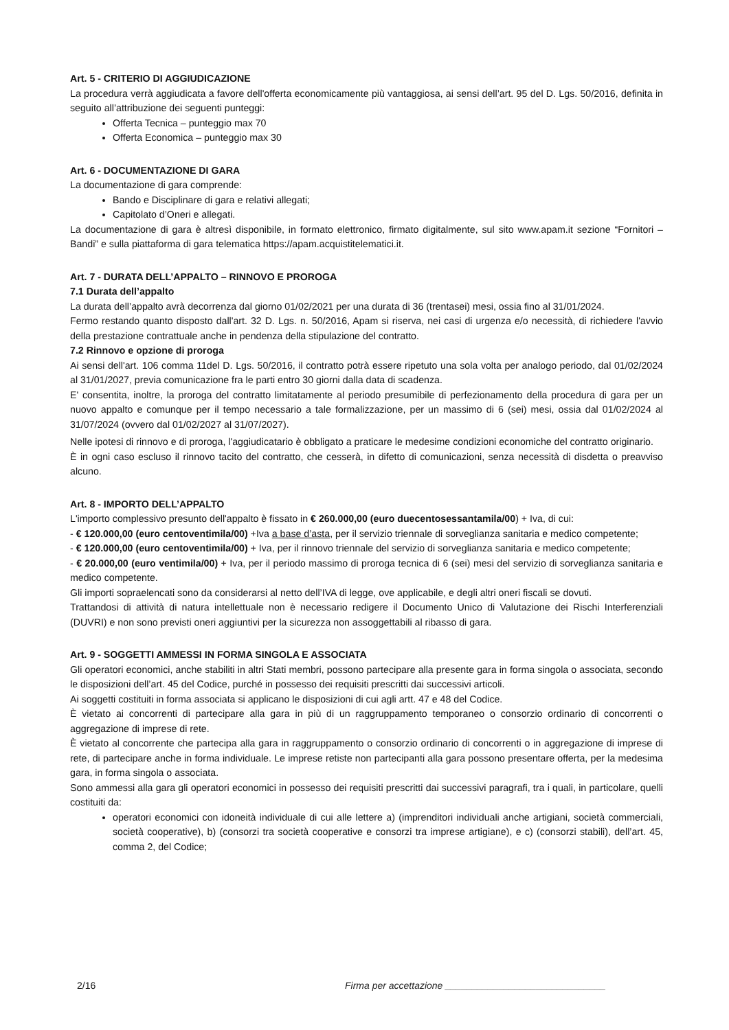Art. 5 - CRITERIO DI AGGIUDICAZIONE
La procedura verrà aggiudicata a favore dell'offerta economicamente più vantaggiosa, ai sensi dell’art. 95 del D. Lgs. 50/2016, definita in seguito all’attribuzione dei seguenti punteggi:
Offerta Tecnica – punteggio max 70
Offerta Economica – punteggio max 30
Art. 6 - DOCUMENTAZIONE DI GARA
La documentazione di gara comprende:
Bando e Disciplinare di gara e relativi allegati;
Capitolato d’Oneri e allegati.
La documentazione di gara è altresì disponibile, in formato elettronico, firmato digitalmente, sul sito www.apam.it sezione “Fornitori – Bandi” e sulla piattaforma di gara telematica https://apam.acquistitelematici.it.
Art. 7 - DURATA DELL’APPALTO – RINNOVO E PROROGA
7.1 Durata dell’appalto
La durata dell’appalto avrà decorrenza dal giorno 01/02/2021 per una durata di 36 (trentasei) mesi, ossia fino al 31/01/2024.
Fermo restando quanto disposto dall'art. 32 D. Lgs. n. 50/2016, Apam si riserva, nei casi di urgenza e/o necessità, di richiedere l'avvio della prestazione contrattuale anche in pendenza della stipulazione del contratto.
7.2 Rinnovo e opzione di proroga
Ai sensi dell'art. 106 comma 11del D. Lgs. 50/2016, il contratto potrà essere ripetuto una sola volta per analogo periodo, dal 01/02/2024 al 31/01/2027, previa comunicazione fra le parti entro 30 giorni dalla data di scadenza.
E' consentita, inoltre, la proroga del contratto limitatamente al periodo presumibile di perfezionamento della procedura di gara per un nuovo appalto e comunque per il tempo necessario a tale formalizzazione, per un massimo di 6 (sei) mesi, ossia dal 01/02/2024 al 31/07/2024 (ovvero dal 01/02/2027 al 31/07/2027).
Nelle ipotesi di rinnovo e di proroga, l'aggiudicatario è obbligato a praticare le medesime condizioni economiche del contratto originario.
È in ogni caso escluso il rinnovo tacito del contratto, che cesserà, in difetto di comunicazioni, senza necessità di disdetta o preavviso alcuno.
Art. 8 - IMPORTO DELL’APPALTO
L'importo complessivo presunto dell'appalto è fissato in € 260.000,00 (euro duecentosessantamila/00) + Iva, di cui:
- € 120.000,00 (euro centoventimila/00) +Iva a base d’asta, per il servizio triennale di sorveglianza sanitaria e medico competente;
- € 120.000,00 (euro centoventimila/00) + Iva, per il rinnovo triennale del servizio di sorveglianza sanitaria e medico competente;
- € 20.000,00 (euro ventimila/00) + Iva, per il periodo massimo di proroga tecnica di 6 (sei) mesi del servizio di sorveglianza sanitaria e medico competente.
Gli importi sopraelencati sono da considerarsi al netto dell’IVA di legge, ove applicabile, e degli altri oneri fiscali se dovuti.
Trattandosi di attività di natura intellettuale non è necessario redigere il Documento Unico di Valutazione dei Rischi Interferenziali (DUVRI) e non sono previsti oneri aggiuntivi per la sicurezza non assoggettabili al ribasso di gara.
Art. 9 - SOGGETTI AMMESSI IN FORMA SINGOLA E ASSOCIATA
Gli operatori economici, anche stabiliti in altri Stati membri, possono partecipare alla presente gara in forma singola o associata, secondo le disposizioni dell’art. 45 del Codice, purché in possesso dei requisiti prescritti dai successivi articoli.
Ai soggetti costituiti in forma associata si applicano le disposizioni di cui agli artt. 47 e 48 del Codice.
È vietato ai concorrenti di partecipare alla gara in più di un raggruppamento temporaneo o consorzio ordinario di concorrenti o aggregazione di imprese di rete.
È vietato al concorrente che partecipa alla gara in raggruppamento o consorzio ordinario di concorrenti o in aggregazione di imprese di rete, di partecipare anche in forma individuale. Le imprese retiste non partecipanti alla gara possono presentare offerta, per la medesima gara, in forma singola o associata.
Sono ammessi alla gara gli operatori economici in possesso dei requisiti prescritti dai successivi paragrafi, tra i quali, in particolare, quelli costituiti da:
operatori economici con idoneità individuale di cui alle lettere a) (imprenditori individuali anche artigiani, società commerciali, società cooperative), b) (consorzi tra società cooperative e consorzi tra imprese artigiane), e c) (consorzi stabili), dell’art. 45, comma 2, del Codice;
2/16 Firma per accettazione ______________________________